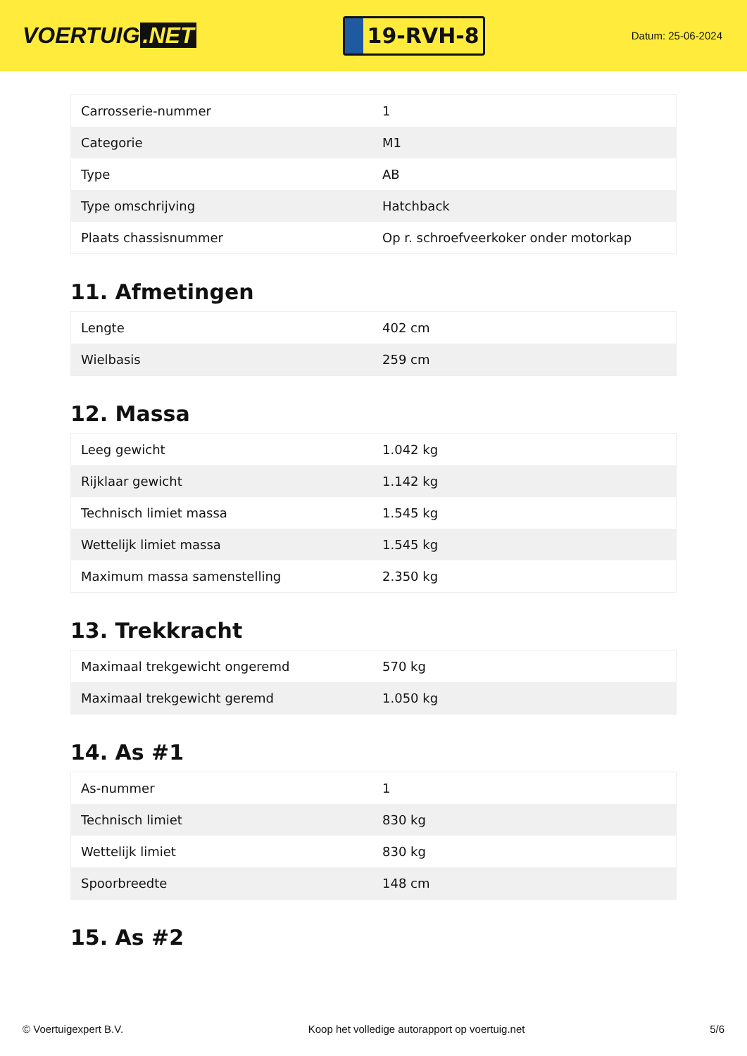VOERTUIG.NET
19-RVH-8
Datum: 25-06-2024
| Carrosserie-nummer | 1 |
| Categorie | M1 |
| Type | AB |
| Type omschrijving | Hatchback |
| Plaats chassisnummer | Op r. schroefveerkoker onder motorkap |
11. Afmetingen
| Lengte | 402 cm |
| Wielbasis | 259 cm |
12. Massa
| Leeg gewicht | 1.042 kg |
| Rijklaar gewicht | 1.142 kg |
| Technisch limiet massa | 1.545 kg |
| Wettelijk limiet massa | 1.545 kg |
| Maximum massa samenstelling | 2.350 kg |
13. Trekkracht
| Maximaal trekgewicht ongeremd | 570 kg |
| Maximaal trekgewicht geremd | 1.050 kg |
14. As #1
| As-nummer | 1 |
| Technisch limiet | 830 kg |
| Wettelijk limiet | 830 kg |
| Spoorbreedte | 148 cm |
15. As #2
© Voertuigexpert B.V. Koop het volledige autorapport op voertuig.net 5/6